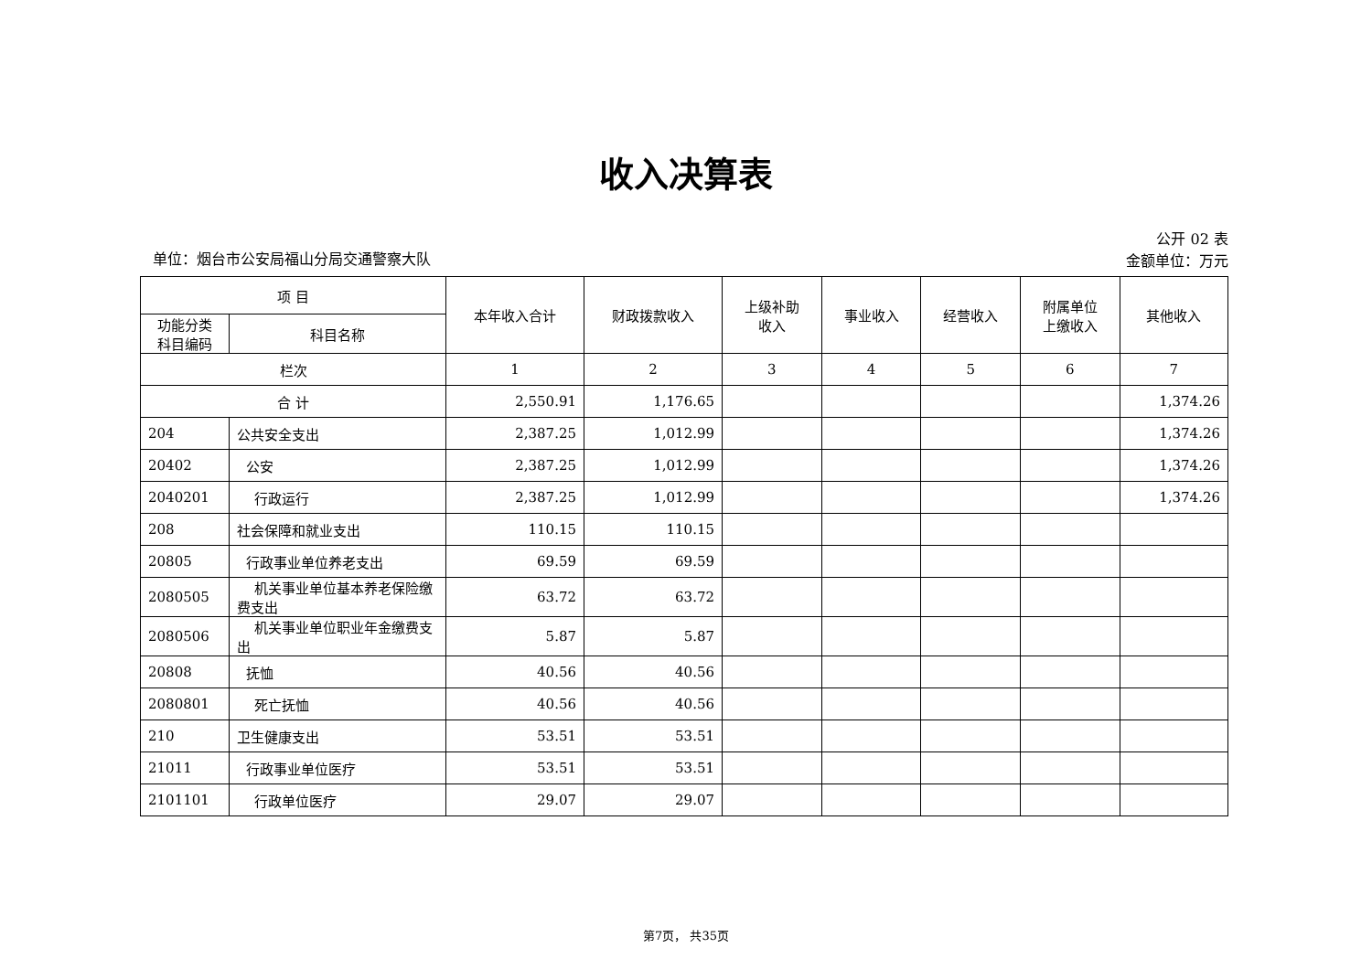收入决算表
单位：烟台市公安局福山分局交通警察大队
公开 02 表
金额单位：万元
| 项 目 | | 本年收入合计 | 财政拨款收入 | 上级补助 收入 | 事业收入 | 经营收入 | 附属单位 上缴收入 | 其他收入 |
| --- | --- | --- | --- | --- | --- | --- | --- | --- |
| 功能分类 科目编码 | 科目名称 | | | | | | | |
| 栏次 | | 1 | 2 | 3 | 4 | 5 | 6 | 7 |
| 合 计 | | 2,550.91 | 1,176.65 | | | | | 1,374.26 |
| 204 | 公共安全支出 | 2,387.25 | 1,012.99 | | | | | 1,374.26 |
| 20402 | 公安 | 2,387.25 | 1,012.99 | | | | | 1,374.26 |
| 2040201 | 行政运行 | 2,387.25 | 1,012.99 | | | | | 1,374.26 |
| 208 | 社会保障和就业支出 | 110.15 | 110.15 | | | | | |
| 20805 | 行政事业单位养老支出 | 69.59 | 69.59 | | | | | |
| 2080505 | 机关事业单位基本养老保险缴费支出 | 63.72 | 63.72 | | | | | |
| 2080506 | 机关事业单位职业年金缴费支出 | 5.87 | 5.87 | | | | | |
| 20808 | 抚恤 | 40.56 | 40.56 | | | | | |
| 2080801 | 死亡抚恤 | 40.56 | 40.56 | | | | | |
| 210 | 卫生健康支出 | 53.51 | 53.51 | | | | | |
| 21011 | 行政事业单位医疗 | 53.51 | 53.51 | | | | | |
| 2101101 | 行政单位医疗 | 29.07 | 29.07 | | | | | |
第7页， 共35页